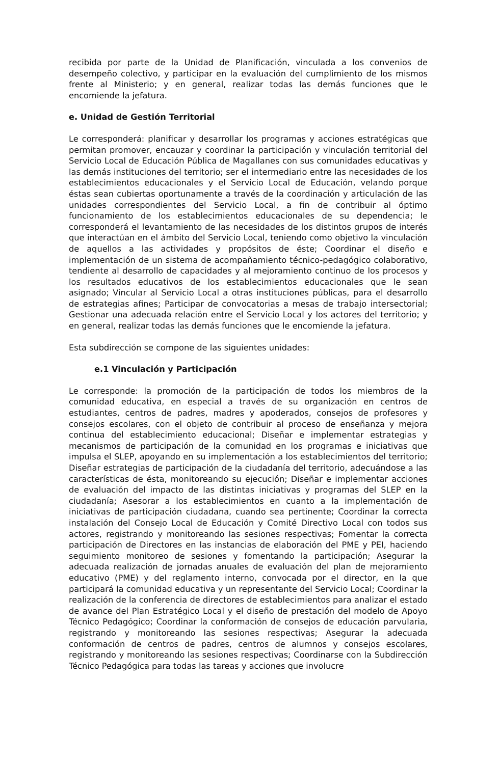recibida por parte de la Unidad de Planificación, vinculada a los convenios de desempeño colectivo, y participar en la evaluación del cumplimiento de los mismos frente al Ministerio; y en general, realizar todas las demás funciones que le encomiende la jefatura.
e. Unidad de Gestión Territorial
Le corresponderá: planificar y desarrollar los programas y acciones estratégicas que permitan promover, encauzar y coordinar la participación y vinculación territorial del Servicio Local de Educación Pública de Magallanes con sus comunidades educativas y las demás instituciones del territorio; ser el intermediario entre las necesidades de los establecimientos educacionales y el Servicio Local de Educación, velando porque éstas sean cubiertas oportunamente a través de la coordinación y articulación de las unidades correspondientes del Servicio Local, a fin de contribuir al óptimo funcionamiento de los establecimientos educacionales de su dependencia; le corresponderá el levantamiento de las necesidades de los distintos grupos de interés que interactúan en el ámbito del Servicio Local, teniendo como objetivo la vinculación de aquellos a las actividades y propósitos de éste; Coordinar el diseño e implementación de un sistema de acompañamiento técnico-pedagógico colaborativo, tendiente al desarrollo de capacidades y al mejoramiento continuo de los procesos y los resultados educativos de los establecimientos educacionales que le sean asignado; Vincular al Servicio Local a otras instituciones públicas, para el desarrollo de estrategias afines; Participar de convocatorias a mesas de trabajo intersectorial; Gestionar una adecuada relación entre el Servicio Local y los actores del territorio; y en general, realizar todas las demás funciones que le encomiende la jefatura.
Esta subdirección se compone de las siguientes unidades:
e.1 Vinculación y Participación
Le corresponde: la promoción de la participación de todos los miembros de la comunidad educativa, en especial a través de su organización en centros de estudiantes, centros de padres, madres y apoderados, consejos de profesores y consejos escolares, con el objeto de contribuir al proceso de enseñanza y mejora continua del establecimiento educacional; Diseñar e implementar estrategias y mecanismos de participación de la comunidad en los programas e iniciativas que impulsa el SLEP, apoyando en su implementación a los establecimientos del territorio; Diseñar estrategias de participación de la ciudadanía del territorio, adecuándose a las características de ésta, monitoreando su ejecución; Diseñar e implementar acciones de evaluación del impacto de las distintas iniciativas y programas del SLEP en la ciudadanía; Asesorar a los establecimientos en cuanto a la implementación de iniciativas de participación ciudadana, cuando sea pertinente; Coordinar la correcta instalación del Consejo Local de Educación y Comité Directivo Local con todos sus actores, registrando y monitoreando las sesiones respectivas; Fomentar la correcta participación de Directores en las instancias de elaboración del PME y PEI, haciendo seguimiento monitoreo de sesiones y fomentando la participación; Asegurar la adecuada realización de jornadas anuales de evaluación del plan de mejoramiento educativo (PME) y del reglamento interno, convocada por el director, en la que participará la comunidad educativa y un representante del Servicio Local; Coordinar la realización de la conferencia de directores de establecimientos para analizar el estado de avance del Plan Estratégico Local y el diseño de prestación del modelo de Apoyo Técnico Pedagógico; Coordinar la conformación de consejos de educación parvularia, registrando y monitoreando las sesiones respectivas; Asegurar la adecuada conformación de centros de padres, centros de alumnos y consejos escolares, registrando y monitoreando las sesiones respectivas; Coordinarse con la Subdirección Técnico Pedagógica para todas las tareas y acciones que involucre